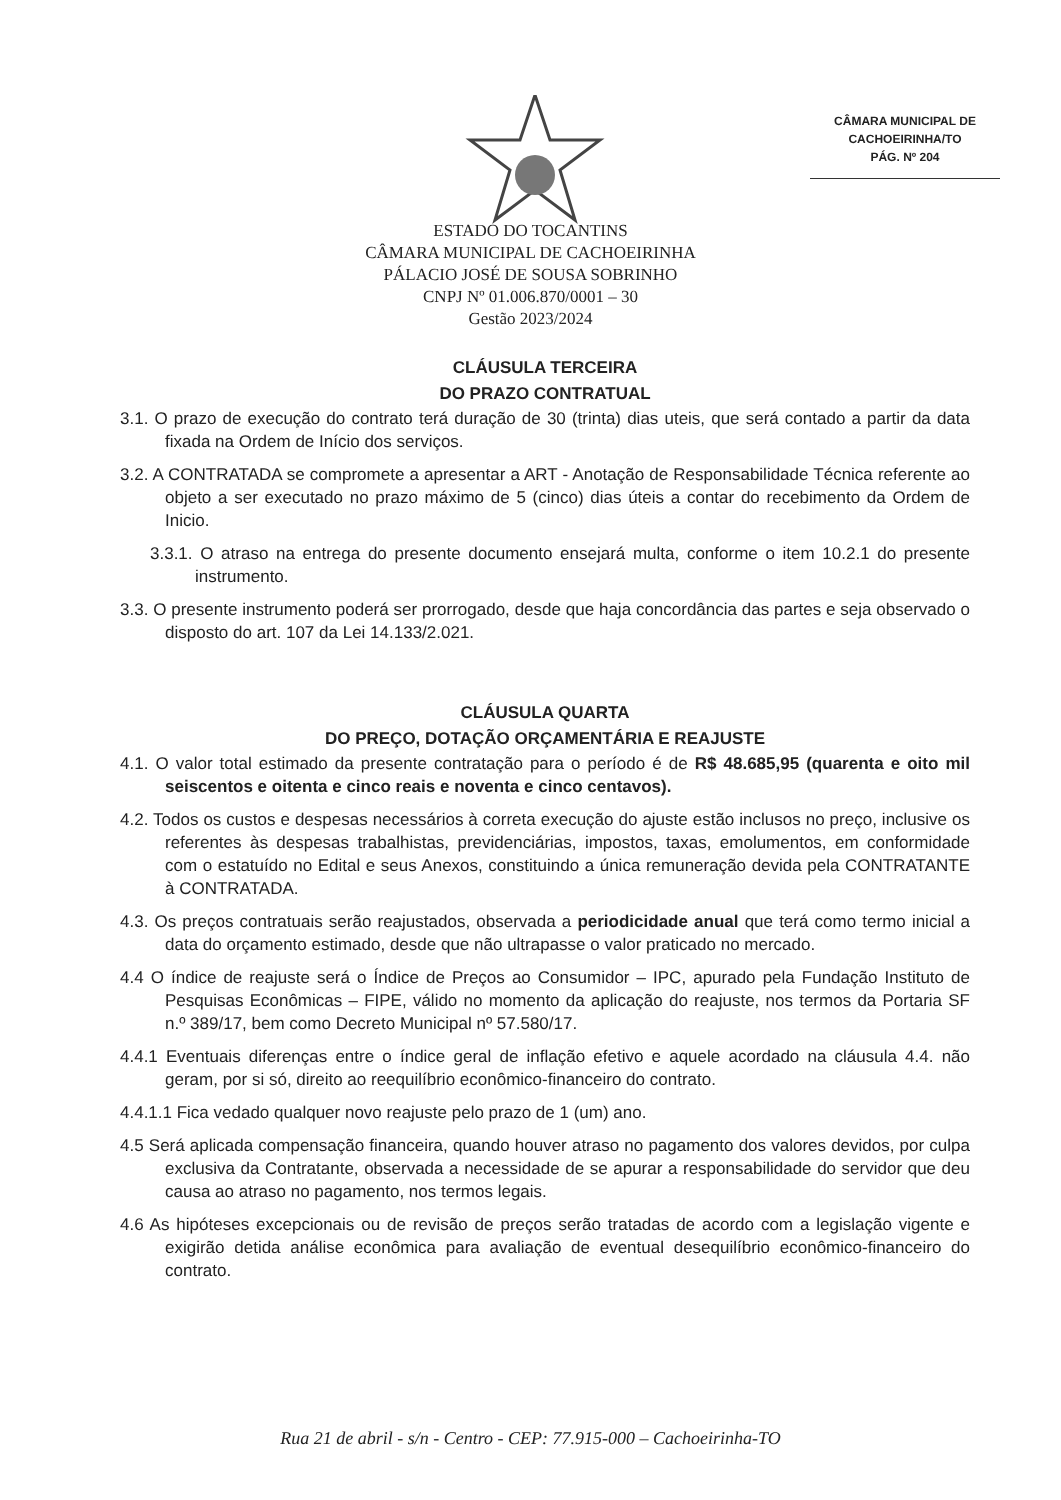CÂMARA MUNICIPAL DE
CACHOEIRINHA/TO
PÁG. Nº 204
ESTADO DO TOCANTINS
CÂMARA MUNICIPAL DE CACHOEIRINHA
PÁLACIO JOSÉ DE SOUSA SOBRINHO
CNPJ Nº 01.006.870/0001 – 30
Gestão 2023/2024
CLÁUSULA TERCEIRA
DO PRAZO CONTRATUAL
3.1. O prazo de execução do contrato terá duração de 30 (trinta) dias uteis, que será contado a partir da data fixada na Ordem de Início dos serviços.
3.2. A CONTRATADA se compromete a apresentar a ART - Anotação de Responsabilidade Técnica referente ao objeto a ser executado no prazo máximo de 5 (cinco) dias úteis a contar do recebimento da Ordem de Inicio.
3.3.1. O atraso na entrega do presente documento ensejará multa, conforme o item 10.2.1 do presente instrumento.
3.3. O presente instrumento poderá ser prorrogado, desde que haja concordância das partes e seja observado o disposto do art. 107 da Lei 14.133/2.021.
CLÁUSULA QUARTA
DO PREÇO, DOTAÇÃO ORÇAMENTÁRIA E REAJUSTE
4.1. O valor total estimado da presente contratação para o período é de R$ 48.685,95 (quarenta e oito mil seiscentos e oitenta e cinco reais e noventa e cinco centavos).
4.2. Todos os custos e despesas necessários à correta execução do ajuste estão inclusos no preço, inclusive os referentes às despesas trabalhistas, previdenciárias, impostos, taxas, emolumentos, em conformidade com o estatuído no Edital e seus Anexos, constituindo a única remuneração devida pela CONTRATANTE à CONTRATADA.
4.3. Os preços contratuais serão reajustados, observada a periodicidade anual que terá como termo inicial a data do orçamento estimado, desde que não ultrapasse o valor praticado no mercado.
4.4 O índice de reajuste será o Índice de Preços ao Consumidor – IPC, apurado pela Fundação Instituto de Pesquisas Econômicas – FIPE, válido no momento da aplicação do reajuste, nos termos da Portaria SF n.º 389/17, bem como Decreto Municipal nº 57.580/17.
4.4.1 Eventuais diferenças entre o índice geral de inflação efetivo e aquele acordado na cláusula 4.4. não geram, por si só, direito ao reequilíbrio econômico-financeiro do contrato.
4.4.1.1 Fica vedado qualquer novo reajuste pelo prazo de 1 (um) ano.
4.5 Será aplicada compensação financeira, quando houver atraso no pagamento dos valores devidos, por culpa exclusiva da Contratante, observada a necessidade de se apurar a responsabilidade do servidor que deu causa ao atraso no pagamento, nos termos legais.
4.6 As hipóteses excepcionais ou de revisão de preços serão tratadas de acordo com a legislação vigente e exigirão detida análise econômica para avaliação de eventual desequilíbrio econômico-financeiro do contrato.
Rua 21 de abril - s/n - Centro - CEP: 77.915-000 – Cachoeirinha-TO